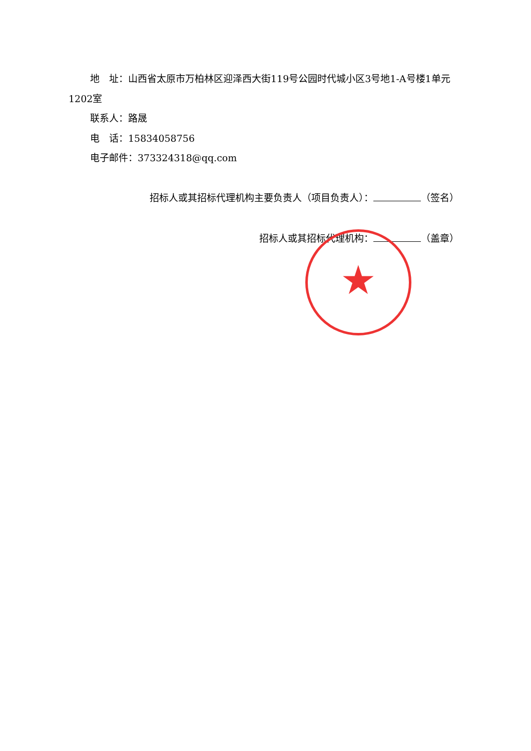★
地　址：山西省太原市万柏林区迎泽西大街119号公园时代城小区3号地1-A号楼1单元1202室
联系人：路晟
电　话：15834058756
电子邮件：373324318@qq.com
招标人或其招标代理机构主要负责人（项目负责人）： （签名）
招标人或其招标代理机构： （盖章）